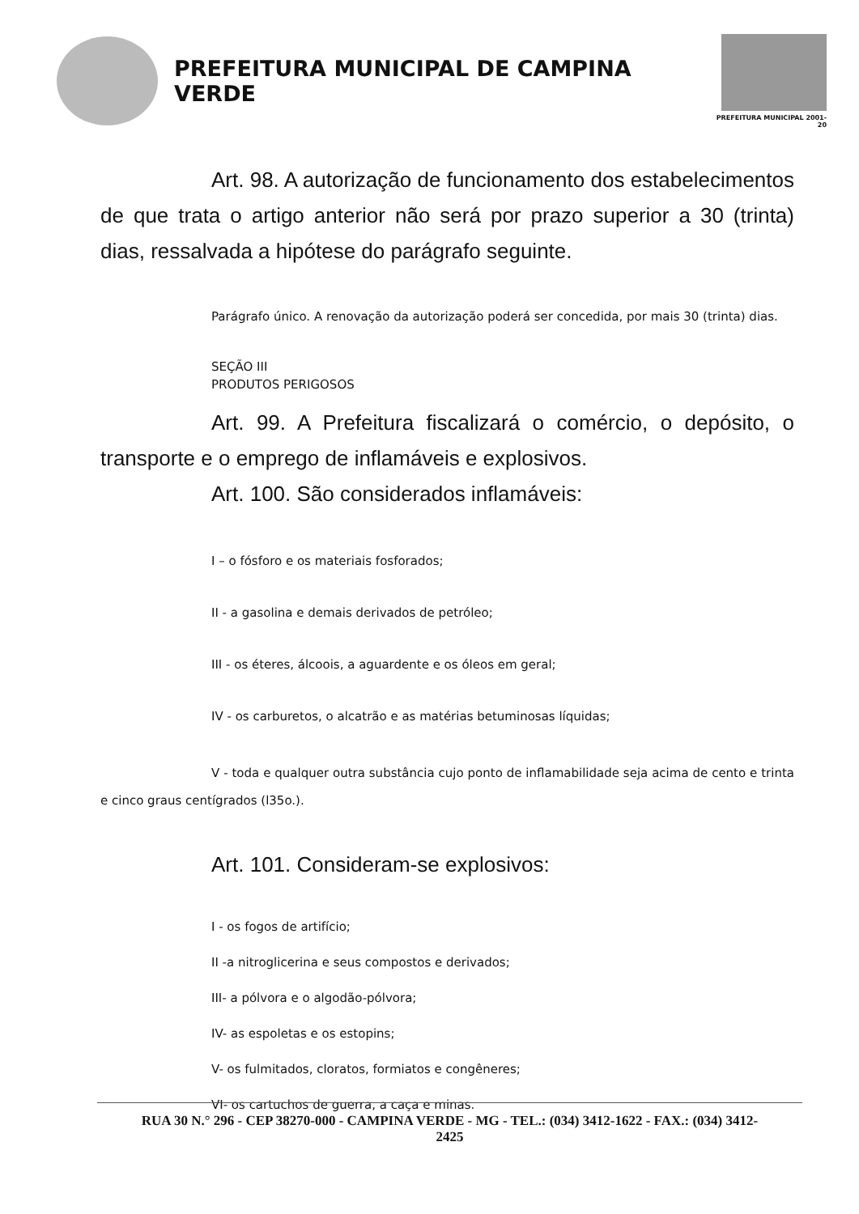PREFEITURA MUNICIPAL DE CAMPINA VERDE
PREFEITURA MUNICIPAL 2001-20
Art. 98. A autorização de funcionamento dos estabelecimentos de que trata o artigo anterior não será por prazo superior a 30 (trinta) dias, ressalvada a hipótese do parágrafo seguinte.
Parágrafo único. A renovação da autorização poderá ser concedida, por mais 30 (trinta) dias.
SEÇÃO III
PRODUTOS PERIGOSOS
Art. 99. A Prefeitura fiscalizará o comércio, o depósito, o transporte e o emprego de inflamáveis e explosivos.
Art. 100. São considerados inflamáveis:
I – o fósforo e os materiais fosforados;
II - a gasolina e demais derivados de petróleo;
III - os éteres, álcoois, a aguardente e os óleos em geral;
IV - os carburetos, o alcatrão e as matérias betuminosas líquidas;
V - toda e qualquer outra substância cujo ponto de inflamabilidade seja acima de cento e trinta e cinco graus centígrados (l35o.).
Art. 101. Consideram-se explosivos:
I - os fogos de artifício;
II -a nitroglicerina e seus compostos e derivados;
III- a pólvora e o algodão-pólvora;
IV- as espoletas e os estopins;
V- os fulmitados, cloratos, formiatos e congêneres;
VI- os cartuchos de guerra, a caça e minas.
RUA 30 N.° 296 - CEP 38270-000 - CAMPINA VERDE - MG - TEL.: (034) 3412-1622 - FAX.: (034) 3412-
2425